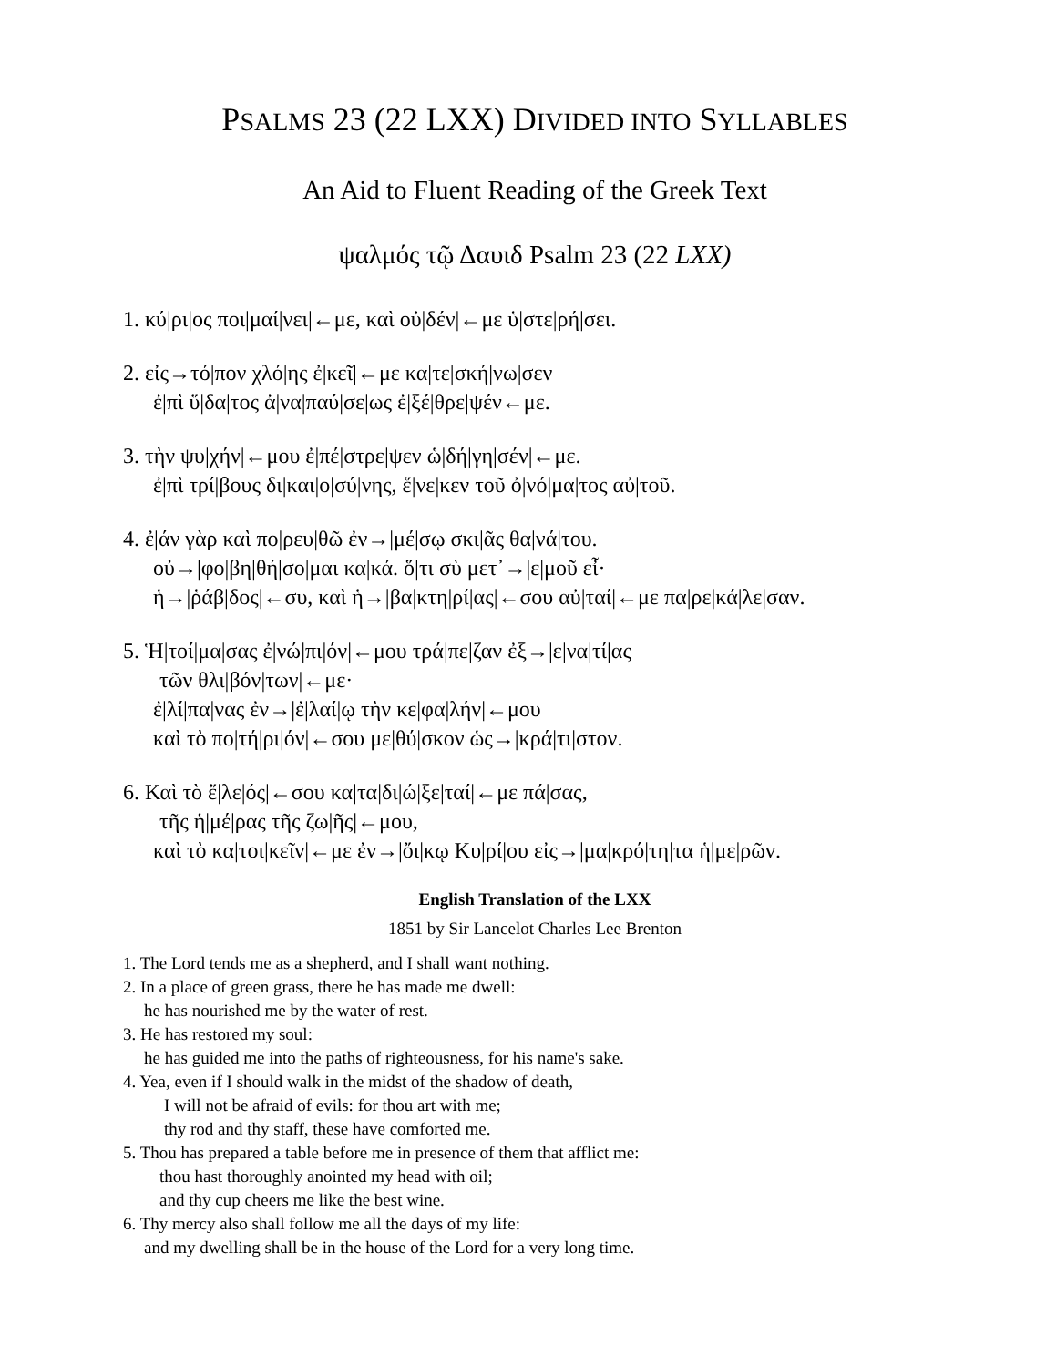PSALMS 23 (22 LXX) DIVIDED INTO SYLLABLES
An Aid to Fluent Reading of the Greek Text
ψαλμός τῷ Δαυιδ Psalm 23 (22 LXX)
1. κύ|ρι|ος ποι|μαί|νει|←με, καὶ οὐ|δέν|←με ὑ|στε|ρή|σει.
2. εἰς→τό|πον χλό|ης ἐ|κεῖ|←με κα|τε|σκή|νω|σεν
ἐ|πὶ ὕ|δα|τος ἀ|να|παύ|σε|ως ἐ|ξέ|θρε|ψέν←με.
3. τὴν ψυ|χήν|←μου ἐ|πέ|στρε|ψεν ὡ|δή|γη|σέν|←με.
ἐ|πὶ τρί|βους δι|και|ο|σύ|νης, ἕ|νε|κεν τοῦ ὀ|νό|μα|τος αὐ|τοῦ.
4. ἐ|άν γὰρ καὶ πο|ρευ|θῶ ἐν→|μέ|σῳ σκι|ᾶς θα|νά|του.
οὐ→|φο|βη|θή|σο|μαι κα|κά. ὅ|τι σὺ μετ᾿→|ε|μοῦ εἶ·
ἡ→|ῥάβ|δος|←συ, καὶ ἡ→|βα|κτη|ρί|ας|←σου αὐ|ταί|←με πα|ρε|κά|λε|σαν.
5. Ἡ|τοί|μα|σας ἐ|νώ|πι|όν|←μου τρά|πε|ζαν ἐξ→|ε|να|τί|ας
τῶν θλι|βόν|των|←με·
ἐ|λί|πα|νας ἐν→|ἐ|λαί|ῳ τὴν κε|φα|λήν|←μου
καὶ τὸ πο|τή|ρι|όν|←σου με|θύ|σκον ὡς→|κρά|τι|στον.
6. Καὶ τὸ ἔ|λε|ός|←σου κα|τα|δι|ώ|ξε|ταί|←με πά|σας,
τῆς ἡ|μέ|ρας τῆς ζω|ῆς|←μου,
καὶ τὸ κα|τοι|κεῖν|←με ἐν→|ὄι|κῳ Κυ|ρί|ου εἰς→|μα|κρό|τη|τα ἡ|με|ρῶν.
English Translation of the LXX
1851 by Sir Lancelot Charles Lee Brenton
1. The Lord tends me as a shepherd, and I shall want nothing.
2. In a place of green grass, there he has made me dwell:
he has nourished me by the water of rest.
3. He has restored my soul:
he has guided me into the paths of righteousness, for his name's sake.
4. Yea, even if I should walk in the midst of the shadow of death,
I will not be afraid of evils: for thou art with me;
thy rod and thy staff, these have comforted me.
5. Thou has prepared a table before me in presence of them that afflict me:
thou hast thoroughly anointed my head with oil;
and thy cup cheers me like the best wine.
6. Thy mercy also shall follow me all the days of my life:
and my dwelling shall be in the house of the Lord for a very long time.